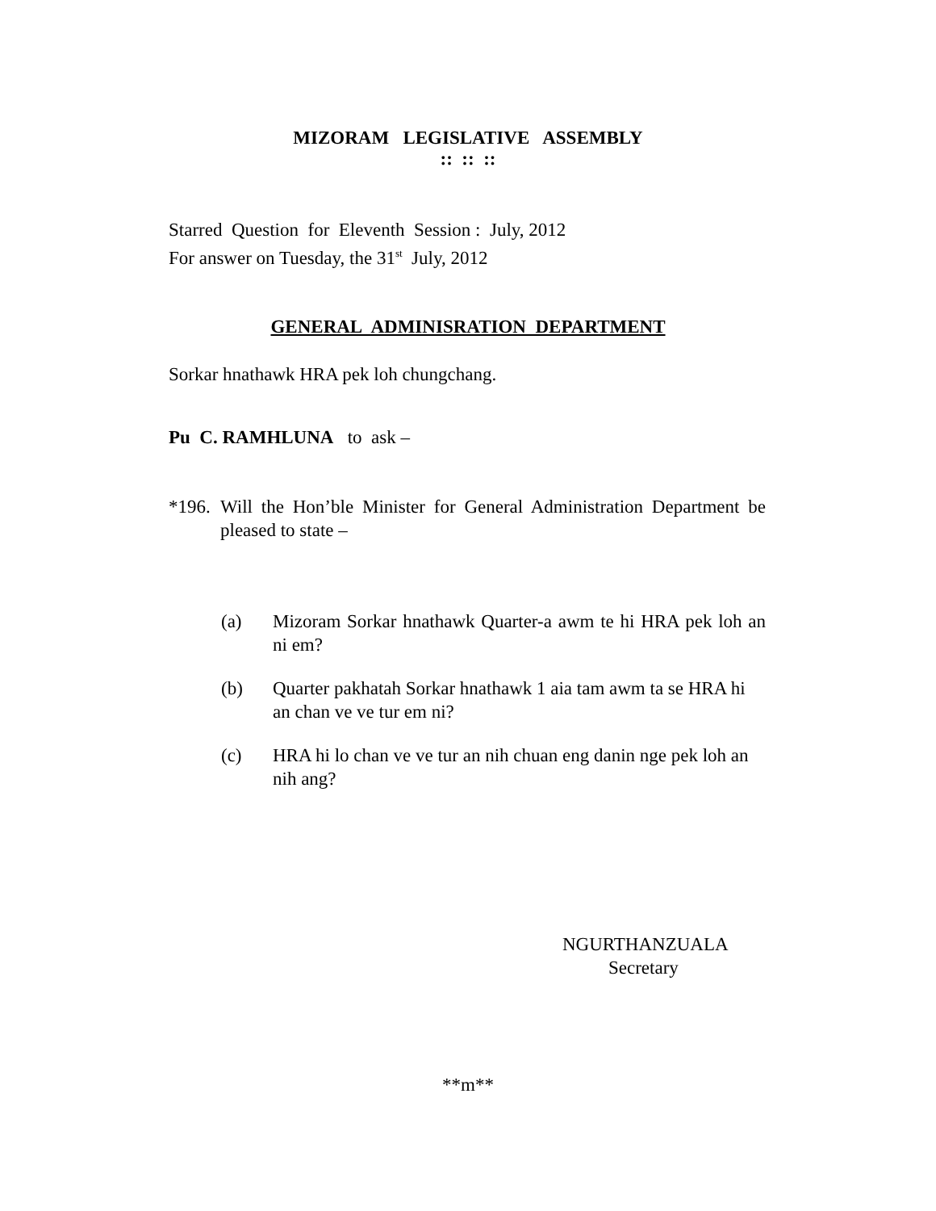MIZORAM LEGISLATIVE ASSEMBLY
:: :: ::
Starred Question for Eleventh Session : July, 2012
For answer on Tuesday, the 31<sup>st</sup> July, 2012
GENERAL ADMINISRATION DEPARTMENT
Sorkar hnathawk HRA pek loh chungchang.
Pu C. RAMHLUNA to ask –
*196. Will the Hon’ble Minister for General Administration Department be pleased to state –
(a) Mizoram Sorkar hnathawk Quarter-a awm te hi HRA pek loh an ni em?
(b) Quarter pakhatah Sorkar hnathawk 1 aia tam awm ta se HRA hi an chan ve ve tur em ni?
(c) HRA hi lo chan ve ve tur an nih chuan eng danin nge pek loh an nih ang?
NGURTHANZUALA
Secretary
**m**